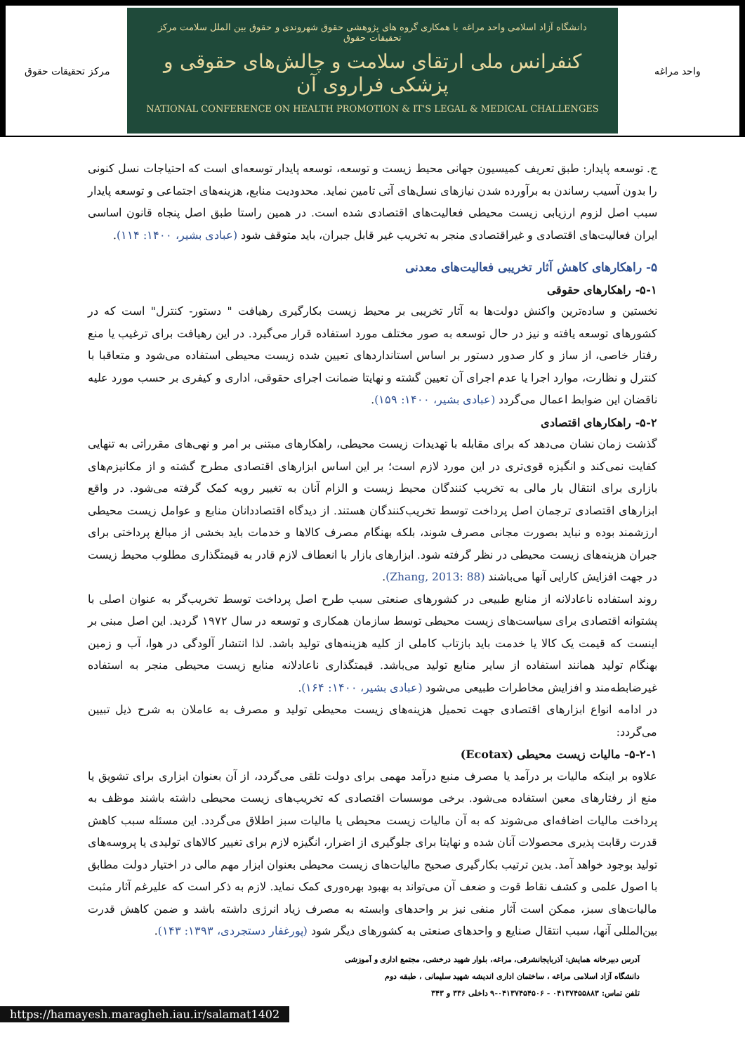مرکز تحقیقات حقوق
دانشگاه آزاد اسلامی واحد مراغه با همکاری گروه های پژوهشی حقوق شهروندی و حقوق بین الملل سلامت مرکز تحقیقات حقوق
کنفرانس ملی ارتقای سلامت و چالش‌های حقوقی و پزشکی فراروی آن
NATIONAL CONFERENCE ON HEALTH PROMOTION & IT'S LEGAL & MEDICAL CHALLENGES
واحد مراغه
ج. توسعه پایدار: طبق تعریف کمیسیون جهانی محیط زیست و توسعه، توسعه پایدار توسعه‌ای است که احتیاجات نسل کنونی را بدون آسیب رساندن به برآورده شدن نیازهای نسل‌های آتی تامین نماید. محدودیت منابع، هزینه‌های اجتماعی و توسعه پایدار سبب اصل لزوم ارزیابی زیست محیطی فعالیت‌های اقتصادی شده است. در همین راستا طبق اصل پنجاه قانون اساسی ایران فعالیت‌های اقتصادی و غیراقتصادی منجر به تخریب غیر قابل جبران، باید متوقف شود (عبادی بشیر، ۱۴۰۰: ۱۱۴).
۵- راهکارهای کاهش آثار تخریبی فعالیت‌های معدنی
۵-۱- راهکارهای حقوقی
نخستین و ساده‌ترین واکنش دولت‌ها به آثار تخریبی بر محیط زیست بکارگیری رهیافت " دستور- کنترل" است که در کشورهای توسعه یافته و نیز در حال توسعه به صور مختلف مورد استفاده قرار می‌گیرد. در این رهیافت برای ترغیب یا منع رفتار خاصی، از ساز و کار صدور دستور بر اساس استانداردهای تعیین شده زیست محیطی استفاده می‌شود و متعاقبا با کنترل و نظارت، موارد اجرا یا عدم اجرای آن تعیین گشته و نهایتا ضمانت اجرای حقوقی، اداری و کیفری بر حسب مورد علیه ناقضان این ضوابط اعمال می‌گردد (عبادی بشیر، ۱۴۰۰: ۱۵۹).
۵-۲- راهکارهای اقتصادی
گذشت زمان نشان می‌دهد که برای مقابله با تهدیدات زیست محیطی، راهکارهای مبتنی بر امر و نهی‌های مقرراتی به تنهایی کفایت نمی‌کند و انگیزه قوی‌تری در این مورد لازم است؛ بر این اساس ابزارهای اقتصادی مطرح گشته و از مکانیزم‌های بازاری برای انتقال بار مالی به تخریب کنندگان محیط زیست و الزام آنان به تغییر رویه کمک گرفته می‌شود. در واقع ابزارهای اقتصادی ترجمان اصل پرداخت توسط تخریب‌کنندگان هستند. از دیدگاه اقتصاددانان منابع و عوامل زیست محیطی ارزشمند بوده و نباید بصورت مجانی مصرف شوند، بلکه بهنگام مصرف کالاها و خدمات باید بخشی از مبالغ پرداختی برای جبران هزینه‌های زیست محیطی در نظر گرفته شود. ابزارهای بازار با انعطاف لازم قادر به قیمتگذاری مطلوب محیط زیست در جهت افزایش کارایی آنها می‌باشند (Zhang, 2013: 88).
روند استفاده ناعادلانه از منابع طبیعی در کشورهای صنعتی سبب طرح اصل پرداخت توسط تخریب‌گر به عنوان اصلی با پشتوانه اقتصادی برای سیاست‌های زیست محیطی توسط سازمان همکاری و توسعه در سال ۱۹۷۲ گردید. این اصل مبنی بر اینست که قیمت یک کالا یا خدمت باید بازتاب کاملی از کلیه هزینه‌های تولید باشد. لذا انتشار آلودگی در هوا، آب و زمین بهنگام تولید همانند استفاده از سایر منابع تولید می‌باشد. قیمتگذاری ناعادلانه منابع زیست محیطی منجر به استفاده غیرضابطه‌مند و افزایش مخاطرات طبیعی می‌شود (عبادی بشیر، ۱۴۰۰: ۱۶۴).
در ادامه انواع ابزارهای اقتصادی جهت تحمیل هزینه‌های زیست محیطی تولید و مصرف به عاملان به شرح ذیل تبیین می‌گردد:
۵-۲-۱- مالیات زیست محیطی (Ecotax)
علاوه بر اینکه مالیات بر درآمد یا مصرف منبع درآمد مهمی برای دولت تلقی می‌گردد، از آن بعنوان ابزاری برای تشویق یا منع از رفتارهای معین استفاده می‌شود. برخی موسسات اقتصادی که تخریب‌های زیست محیطی داشته باشند موظف به پرداخت مالیات اضافه‌ای می‌شوند که به آن مالیات زیست محیطی یا مالیات سبز اطلاق می‌گردد. این مسئله سبب کاهش قدرت رقابت پذیری محصولات آنان شده و نهایتا برای جلوگیری از اضرار، انگیزه لازم برای تغییر کالاهای تولیدی یا پروسه‌های تولید بوجود خواهد آمد. بدین ترتیب بکارگیری صحیح مالیات‌های زیست محیطی بعنوان ابزار مهم مالی در اختیار دولت مطابق با اصول علمی و کشف نقاط قوت و ضعف آن می‌تواند به بهبود بهره‌وری کمک نماید. لازم به ذکر است که علیرغم آثار مثبت مالیات‌های سبز، ممکن است آثار منفی نیز بر واحدهای وابسته به مصرف زیاد انرژی داشته باشد و ضمن کاهش قدرت بین‌المللی آنها، سبب انتقال صنایع و واحدهای صنعتی به کشورهای دیگر شود (پورغفار دستجردی، ۱۳۹۳: ۱۴۳).
آدرس دبیرخانه همایش: آذربایجانشرقی، مراغه، بلوار شهید درخشی، مجتمع اداری و آموزشی
دانشگاه آزاد اسلامی مراغه ، ساختمان اداری اندیشه شهید سلیمانی ، طبقه دوم
تلفن تماس: ۰۴۱۳۷۴۵۵۸۸۳ - ۰۴۱۳۷۴۵۴۵۰۶-۹ داخلی ۳۳۶ و ۳۴۳
https://hamayesh.maragheh.iau.ir/salamat1402